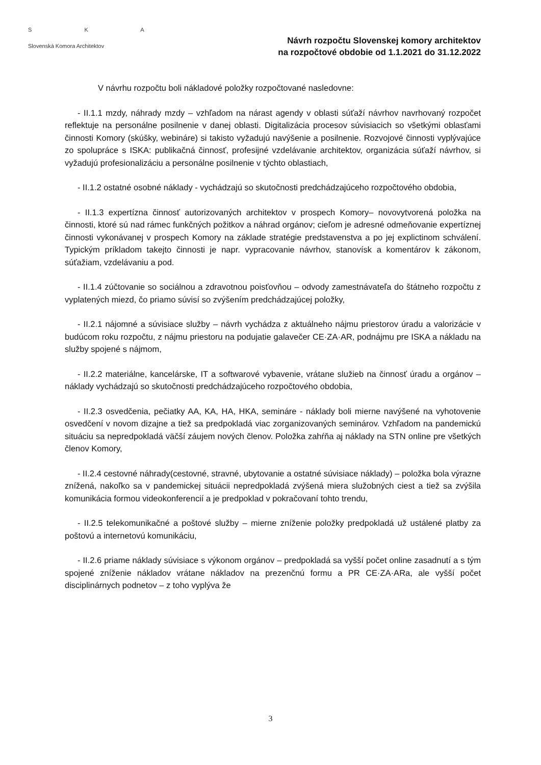S K A
Slovenská Komora Architektov
Návrh rozpočtu Slovenskej komory architektov
na rozpočtové obdobie od 1.1.2021 do 31.12.2022
V návrhu rozpočtu boli nákladové položky rozpočtované nasledovne:
- II.1.1 mzdy, náhrady mzdy – vzhľadom na nárast agendy v oblasti súťaží návrhov navrhovaný rozpočet reflektuje na personálne posilnenie v danej oblasti. Digitalizácia procesov súvisiacich so všetkými oblasťami činnosti Komory (skúšky, webináre) si takisto vyžadujú navýšenie a posilnenie. Rozvojové činnosti vyplývajúce zo spolupráce s ISKA: publikačná činnosť, profesijné vzdelávanie architektov, organizácia súťaží návrhov, si vyžadujú profesionalizáciu a personálne posilnenie v týchto oblastiach,
- II.1.2 ostatné osobné náklady - vychádzajú so skutočnosti predchádzajúceho rozpočtového obdobia,
- II.1.3 expertízna činnosť autorizovaných architektov v prospech Komory– novovytvorená položka na činnosti, ktoré sú nad rámec funkčných požitkov a náhrad orgánov; cieľom je adresné odmeňovanie expertíznej činnosti vykonávanej v prospech Komory na základe stratégie predstavenstva a po jej explictinom schválení. Typickým príkladom takejto činnosti je napr. vypracovanie návrhov, stanovísk a komentárov k zákonom, súťažiam, vzdelávaniu a pod.
- II.1.4 zúčtovanie so sociálnou a zdravotnou poisťovňou – odvody zamestnávateľa do štátneho rozpočtu z vyplatených miezd, čo priamo súvisí so zvýšením predchádzajúcej položky,
- II.2.1 nájomné a súvisiace služby – návrh vychádza z aktuálneho nájmu priestorov úradu a valorizácie v budúcom roku rozpočtu, z nájmu priestoru na podujatie galavečer CE·ZA·AR, podnájmu pre ISKA a nákladu na služby spojené s nájmom,
- II.2.2 materiálne, kancelárske, IT a softwarové vybavenie, vrátane služieb na činnosť úradu a orgánov – náklady vychádzajú so skutočnosti predchádzajúceho rozpočtového obdobia,
- II.2.3 osvedčenia, pečiatky AA, KA, HA, HKA, semináre - náklady boli mierne navýšené na vyhotovenie osvedčení v novom dizajne a tiež sa predpokladá viac zorganizovaných seminárov. Vzhľadom na pandemickú situáciu sa nepredpokladá väčší záujem nových členov. Položka zahŕňa aj náklady na STN online pre všetkých členov Komory,
- II.2.4 cestovné náhrady(cestovné, stravné, ubytovanie a ostatné súvisiace náklady) – položka bola výrazne znížená, nakoľko sa v pandemickej situácii nepredpokladá zvýšená miera služobných ciest a tiež sa zvýšila komunikácia formou videokonferencií a je predpoklad v pokračovaní tohto trendu,
- II.2.5 telekomunikačné a poštové služby – mierne zníženie položky predpokladá už ustálené platby za poštovú a internetovú komunikáciu,
- II.2.6 priame náklady súvisiace s výkonom orgánov – predpokladá sa vyšší počet online zasadnutí a s tým spojené zníženie nákladov vrátane nákladov na prezenčnú formu a PR CE·ZA·ARa, ale vyšší počet disciplinárnych podnetov – z toho vyplýva že
3